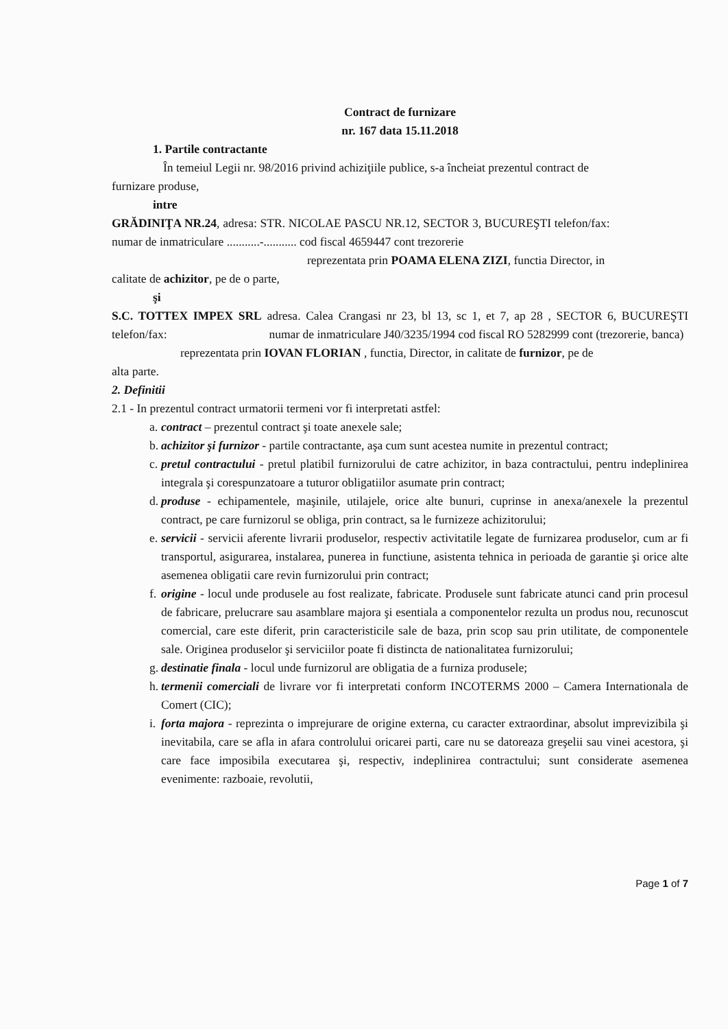Contract de furnizare
nr. 167 data 15.11.2018
1. Partile contractante
În temeiul Legii nr. 98/2016 privind achiziţiile publice, s-a încheiat prezentul contract de
furnizare produse,
intre
GRĂDINIŢA NR.24, adresa: STR. NICOLAE PASCU NR.12, SECTOR 3, BUCUREŞTI telefon/fax: numar de inmatriculare ...........-........... cod fiscal 4659447 cont trezorerie
reprezentata prin POAMA ELENA ZIZI, functia Director, in
calitate de achizitor, pe de o parte,
şi
S.C. TOTTEX IMPEX SRL adresa. Calea Crangasi nr 23, bl 13, sc 1, et 7, ap 28 , SECTOR 6, BUCUREŞTI telefon/fax: numar de inmatriculare J40/3235/1994 cod fiscal RO 5282999 cont (trezorerie, banca)
reprezentata prin IOVAN FLORIAN , functia, Director, in calitate de furnizor, pe de
alta parte.
2. Definitii
2.1 - In prezentul contract urmatorii termeni vor fi interpretati astfel:
a.
contract – prezentul contract şi toate anexele sale;
b.
achizitor şi furnizor - partile contractante, aşa cum sunt acestea numite in prezentul contract;
c.
pretul contractului - pretul platibil furnizorului de catre achizitor, in baza contractului, pentru indeplinirea integrala şi corespunzatoare a tuturor obligatiilor asumate prin contract;
d.
produse - echipamentele, maşinile, utilajele, orice alte bunuri, cuprinse in anexa/anexele la prezentul contract, pe care furnizorul se obliga, prin contract, sa le furnizeze achizitorului;
e.
servicii - servicii aferente livrarii produselor, respectiv activitatile legate de furnizarea produselor, cum ar fi transportul, asigurarea, instalarea, punerea in functiune, asistenta tehnica in perioada de garantie şi orice alte asemenea obligatii care revin furnizorului prin contract;
f.
origine - locul unde produsele au fost realizate, fabricate. Produsele sunt fabricate atunci cand prin procesul de fabricare, prelucrare sau asamblare majora şi esentiala a componentelor rezulta un produs nou, recunoscut comercial, care este diferit, prin caracteristicile sale de baza, prin scop sau prin utilitate, de componentele sale. Originea produselor şi serviciilor poate fi distincta de nationalitatea furnizorului;
g.
destinatie finala - locul unde furnizorul are obligatia de a furniza produsele;
h.
termenii comerciali de livrare vor fi interpretati conform INCOTERMS 2000 – Camera Internationala de Comert (CIC);
i.
forta majora - reprezinta o imprejurare de origine externa, cu caracter extraordinar, absolut imprevizibila şi inevitabila, care se afla in afara controlului oricarei parti, care nu se datoreaza greşelii sau vinei acestora, şi care face imposibila executarea şi, respectiv, indeplinirea contractului; sunt considerate asemenea evenimente: razboaie, revolutii,
Page 1 of 7